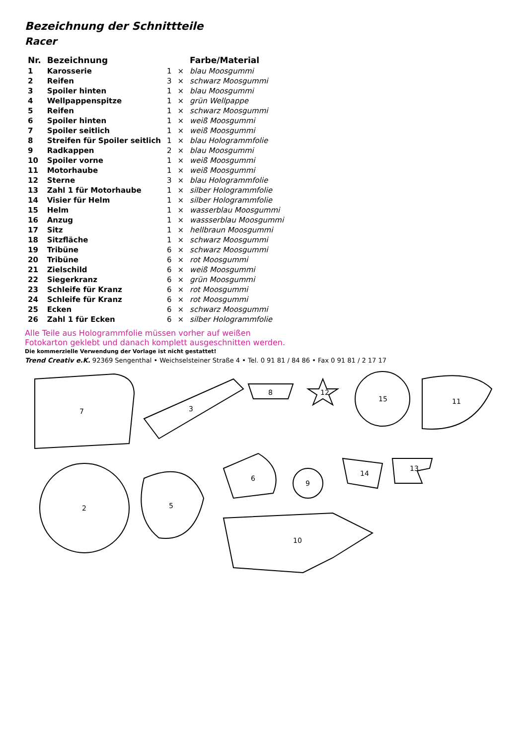Bezeichnung der Schnittteile
Racer
| Nr. | Bezeichnung | | | Farbe/Material |
| --- | --- | --- | --- | --- |
| 1 | Karosserie | 1 | × | blau Moosgummi |
| 2 | Reifen | 3 | × | schwarz Moosgummi |
| 3 | Spoiler hinten | 1 | × | blau Moosgummi |
| 4 | Wellpappenspitze | 1 | × | grün Wellpappe |
| 5 | Reifen | 1 | × | schwarz Moosgummi |
| 6 | Spoiler hinten | 1 | × | weiß Moosgummi |
| 7 | Spoiler seitlich | 1 | × | weiß Moosgummi |
| 8 | Streifen für Spoiler seitlich | 1 | × | blau Hologrammfolie |
| 9 | Radkappen | 2 | × | blau Moosgummi |
| 10 | Spoiler vorne | 1 | × | weiß Moosgummi |
| 11 | Motorhaube | 1 | × | weiß Moosgummi |
| 12 | Sterne | 3 | × | blau Hologrammfolie |
| 13 | Zahl 1 für Motorhaube | 1 | × | silber Hologrammfolie |
| 14 | Visier für Helm | 1 | × | silber Hologrammfolie |
| 15 | Helm | 1 | × | wasserblau Moosgummi |
| 16 | Anzug | 1 | × | wassserblau Moosgummi |
| 17 | Sitz | 1 | × | hellbraun Moosgummi |
| 18 | Sitzfläche | 1 | × | schwarz Moosgummi |
| 19 | Tribüne | 6 | × | schwarz Moosgummi |
| 20 | Tribüne | 6 | × | rot Moosgummi |
| 21 | Zielschild | 6 | × | weiß Moosgummi |
| 22 | Siegerkranz | 6 | × | grün Moosgummi |
| 23 | Schleife für Kranz | 6 | × | rot Moosgummi |
| 24 | Schleife für Kranz | 6 | × | rot Moosgummi |
| 25 | Ecken | 6 | × | schwarz Moosgummi |
| 26 | Zahl 1 für Ecken | 6 | × | silber Hologrammfolie |
Alle Teile aus Hologrammfolie müssen vorher auf weißen
Fotokarton geklebt und danach komplett ausgeschnitten werden.
Die kommerzielle Verwendung der Vorlage ist nicht gestattet!
Trend Creativ e.K. 92369 Sengenthal • Weichselsteiner Straße 4 • Tel. 0 91 81 / 84 86 • Fax 0 91 81 / 2 17 17
7
3
8
12
15
11
2
5
6
9
14
13
10